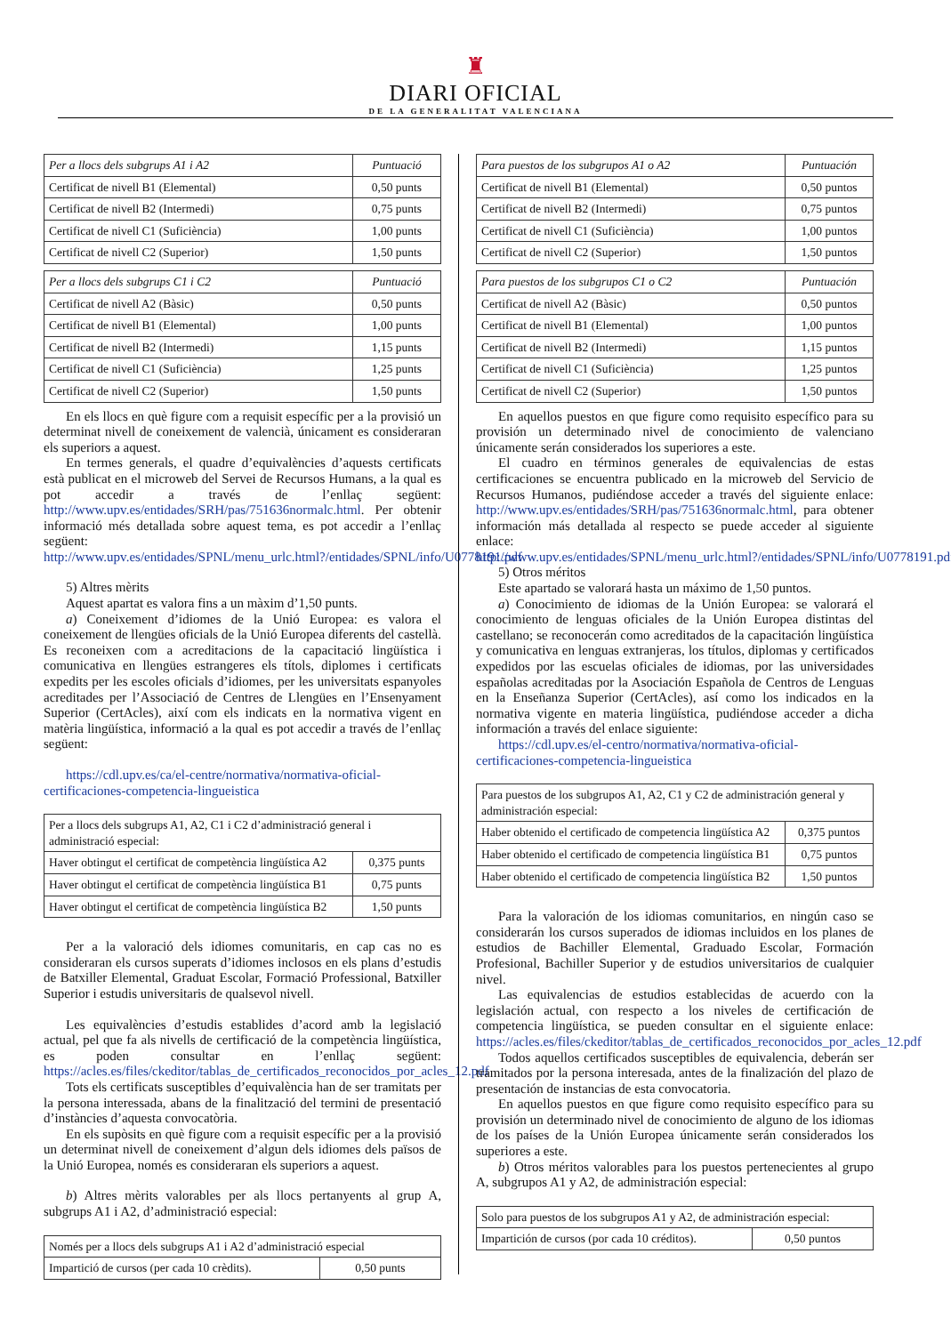♜
DIARI OFICIAL
DE LA GENERALITAT VALENCIANA
| Per a llocs dels subgrups A1 i A2 | Puntuació |
| --- | --- |
| Certificat de nivell B1 (Elemental) | 0,50 punts |
| Certificat de nivell B2 (Intermedi) | 0,75 punts |
| Certificat de nivell C1 (Suficiència) | 1,00 punts |
| Certificat de nivell C2 (Superior) | 1,50 punts |
| Per a llocs dels subgrups C1 i C2 | Puntuació |
| --- | --- |
| Certificat de nivell A2 (Bàsic) | 0,50 punts |
| Certificat de nivell B1 (Elemental) | 1,00 punts |
| Certificat de nivell B2 (Intermedi) | 1,15 punts |
| Certificat de nivell C1 (Suficiència) | 1,25 punts |
| Certificat de nivell C2 (Superior) | 1,50 punts |
En els llocs en què figure com a requisit específic per a la provisió un determinat nivell de coneixement de valencià, únicament es consideraran els superiors a aquest.
En termes generals, el quadre d’equivalències d’aquests certificats està publicat en el microweb del Servei de Recursos Humans, a la qual es pot accedir a través de l’enllaç següent: http://www.upv.es/entidades/SRH/pas/751636normalc.html. Per obtenir informació més detallada sobre aquest tema, es pot accedir a l’enllaç següent: http://www.upv.es/entidades/SPNL/menu_urlc.html?/entidades/SPNL/info/U0778191.pdf
5) Altres mèrits
Aquest apartat es valora fins a un màxim d’1,50 punts.
a) Coneixement d’idiomes de la Unió Europea: es valora el coneixement de llengües oficials de la Unió Europea diferents del castellà. Es reconeixen com a acreditacions de la capacitació lingüística i comunicativa en llengües estrangeres els títols, diplomes i certificats expedits per les escoles oficials d’idiomes, per les universitats espanyoles acreditades per l’Associació de Centres de Llengües en l’Ensenyament Superior (CertAcles), així com els indicats en la normativa vigent en matèria lingüística, informació a la qual es pot accedir a través de l’enllaç següent:
https://cdl.upv.es/ca/el-centre/normativa/normativa-oficial-certificaciones-competencia-lingueistica
| Per a llocs dels subgrups A1, A2, C1 i C2 d’administració general i administració especial: | |
| Haver obtingut el certificat de competència lingüística A2 | 0,375 punts |
| Haver obtingut el certificat de competència lingüística B1 | 0,75 punts |
| Haver obtingut el certificat de competència lingüística B2 | 1,50 punts |
Per a la valoració dels idiomes comunitaris, en cap cas no es consideraran els cursos superats d’idiomes inclosos en els plans d’estudis de Batxiller Elemental, Graduat Escolar, Formació Professional, Batxiller Superior i estudis universitaris de qualsevol nivell.
Les equivalències d’estudis establides d’acord amb la legislació actual, pel que fa als nivells de certificació de la competència lingüística, es poden consultar en l’enllaç següent: https://acles.es/files/ckeditor/tablas_de_certificados_reconocidos_por_acles_12.pdf
Tots els certificats susceptibles d’equivalència han de ser tramitats per la persona interessada, abans de la finalització del termini de presentació d’instàncies d’aquesta convocatòria.
En els supòsits en què figure com a requisit específic per a la provisió un determinat nivell de coneixement d’algun dels idiomes dels països de la Unió Europea, només es consideraran els superiors a aquest.
b) Altres mèrits valorables per als llocs pertanyents al grup A, subgrups A1 i A2, d’administració especial:
| Només per a llocs dels subgrups A1 i A2 d’administració especial | |
| Impartició de cursos (per cada 10 crèdits). | 0,50 punts |
| Para puestos de los subgrupos A1 o A2 | Puntuación |
| --- | --- |
| Certificat de nivell B1 (Elemental) | 0,50 puntos |
| Certificat de nivell B2 (Intermedi) | 0,75 puntos |
| Certificat de nivell C1 (Suficiència) | 1,00 puntos |
| Certificat de nivell C2 (Superior) | 1,50 puntos |
| Para puestos de los subgrupos C1 o C2 | Puntuación |
| --- | --- |
| Certificat de nivell A2 (Bàsic) | 0,50 puntos |
| Certificat de nivell B1 (Elemental) | 1,00 puntos |
| Certificat de nivell B2 (Intermedi) | 1,15 puntos |
| Certificat de nivell C1 (Suficiència) | 1,25 puntos |
| Certificat de nivell C2 (Superior) | 1,50 puntos |
En aquellos puestos en que figure como requisito específico para su provisión un determinado nivel de conocimiento de valenciano únicamente serán considerados los superiores a este.
El cuadro en términos generales de equivalencias de estas certificaciones se encuentra publicado en la microweb del Servicio de Recursos Humanos, pudiéndose acceder a través del siguiente enlace: http://www.upv.es/entidades/SRH/pas/751636normalc.html, para obtener información más detallada al respecto se puede acceder al siguiente enlace: http://www.upv.es/entidades/SPNL/menu_urlc.html?/entidades/SPNL/info/U0778191.pdf
5) Otros méritos
Este apartado se valorará hasta un máximo de 1,50 puntos.
a) Conocimiento de idiomas de la Unión Europea: se valorará el conocimiento de lenguas oficiales de la Unión Europea distintas del castellano; se reconocerán como acreditados de la capacitación lingüística y comunicativa en lenguas extranjeras, los títulos, diplomas y certificados expedidos por las escuelas oficiales de idiomas, por las universidades españolas acreditadas por la Asociación Española de Centros de Lenguas en la Enseñanza Superior (CertAcles), así como los indicados en la normativa vigente en materia lingüística, pudiéndose acceder a dicha información a través del enlace siguiente:
https://cdl.upv.es/el-centro/normativa/normativa-oficial-certificaciones-competencia-lingueistica
| Para puestos de los subgrupos A1, A2, C1 y C2 de administración general y administración especial: | |
| Haber obtenido el certificado de competencia lingüística A2 | 0,375 puntos |
| Haber obtenido el certificado de competencia lingüística B1 | 0,75 puntos |
| Haber obtenido el certificado de competencia lingüística B2 | 1,50 puntos |
Para la valoración de los idiomas comunitarios, en ningún caso se considerarán los cursos superados de idiomas incluidos en los planes de estudios de Bachiller Elemental, Graduado Escolar, Formación Profesional, Bachiller Superior y de estudios universitarios de cualquier nivel.
Las equivalencias de estudios establecidas de acuerdo con la legislación actual, con respecto a los niveles de certificación de competencia lingüística, se pueden consultar en el siguiente enlace: https://acles.es/files/ckeditor/tablas_de_certificados_reconocidos_por_acles_12.pdf
Todos aquellos certificados susceptibles de equivalencia, deberán ser tramitados por la persona interesada, antes de la finalización del plazo de presentación de instancias de esta convocatoria.
En aquellos puestos en que figure como requisito específico para su provisión un determinado nivel de conocimiento de alguno de los idiomas de los países de la Unión Europea únicamente serán considerados los superiores a este.
b) Otros méritos valorables para los puestos pertenecientes al grupo A, subgrupos A1 y A2, de administración especial:
| Solo para puestos de los subgrupos A1 y A2, de administración especial: | |
| Impartición de cursos (por cada 10 créditos). | 0,50 puntos |